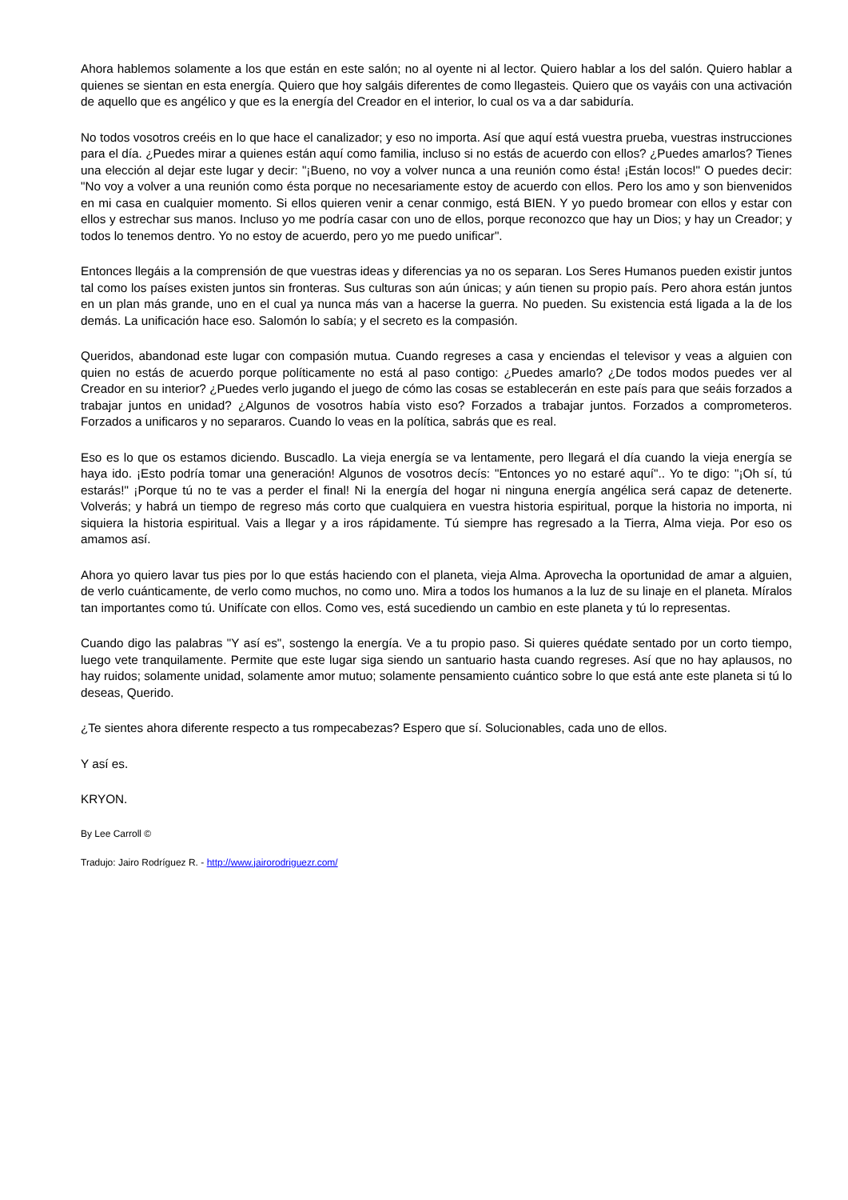Ahora hablemos solamente a los que están en este salón; no al oyente ni al lector. Quiero hablar a los del salón. Quiero hablar a quienes se sientan en esta energía. Quiero que hoy salgáis diferentes de como llegasteis. Quiero que os vayáis con una activación de aquello que es angélico y que es la energía del Creador en el interior, lo cual os va a dar sabiduría.
No todos vosotros creéis en lo que hace el canalizador; y eso no importa. Así que aquí está vuestra prueba, vuestras instrucciones para el día. ¿Puedes mirar a quienes están aquí como familia, incluso si no estás de acuerdo con ellos? ¿Puedes amarlos? Tienes una elección al dejar este lugar y decir: "¡Bueno, no voy a volver nunca a una reunión como ésta! ¡Están locos!" O puedes decir: "No voy a volver a una reunión como ésta porque no necesariamente estoy de acuerdo con ellos. Pero los amo y son bienvenidos en mi casa en cualquier momento. Si ellos quieren venir a cenar conmigo, está BIEN. Y yo puedo bromear con ellos y estar con ellos y estrechar sus manos. Incluso yo me podría casar con uno de ellos, porque reconozco que hay un Dios; y hay un Creador; y todos lo tenemos dentro. Yo no estoy de acuerdo, pero yo me puedo unificar".
Entonces llegáis a la comprensión de que vuestras ideas y diferencias ya no os separan. Los Seres Humanos pueden existir juntos tal como los países existen juntos sin fronteras. Sus culturas son aún únicas; y aún tienen su propio país. Pero ahora están juntos en un plan más grande, uno en el cual ya nunca más van a hacerse la guerra. No pueden. Su existencia está ligada a la de los demás. La unificación hace eso. Salomón lo sabía; y el secreto es la compasión.
Queridos, abandonad este lugar con compasión mutua. Cuando regreses a casa y enciendas el televisor y veas a alguien con quien no estás de acuerdo porque políticamente no está al paso contigo: ¿Puedes amarlo? ¿De todos modos puedes ver al Creador en su interior? ¿Puedes verlo jugando el juego de cómo las cosas se establecerán en este país para que seáis forzados a trabajar juntos en unidad? ¿Algunos de vosotros había visto eso? Forzados a trabajar juntos. Forzados a comprometeros. Forzados a unificaros y no separaros. Cuando lo veas en la política, sabrás que es real.
Eso es lo que os estamos diciendo. Buscadlo. La vieja energía se va lentamente, pero llegará el día cuando la vieja energía se haya ido. ¡Esto podría tomar una generación! Algunos de vosotros decís: "Entonces yo no estaré aquí".. Yo te digo: "¡Oh sí, tú estarás!" ¡Porque tú no te vas a perder el final! Ni la energía del hogar ni ninguna energía angélica será capaz de detenerte. Volverás; y habrá un tiempo de regreso más corto que cualquiera en vuestra historia espiritual, porque la historia no importa, ni siquiera la historia espiritual. Vais a llegar y a iros rápidamente. Tú siempre has regresado a la Tierra, Alma vieja. Por eso os amamos así.
Ahora yo quiero lavar tus pies por lo que estás haciendo con el planeta, vieja Alma. Aprovecha la oportunidad de amar a alguien, de verlo cuánticamente, de verlo como muchos, no como uno. Mira a todos los humanos a la luz de su linaje en el planeta. Míralos tan importantes como tú. Unifícate con ellos. Como ves, está sucediendo un cambio en este planeta y tú lo representas.
Cuando digo las palabras "Y así es", sostengo la energía. Ve a tu propio paso. Si quieres quédate sentado por un corto tiempo, luego vete tranquilamente. Permite que este lugar siga siendo un santuario hasta cuando regreses. Así que no hay aplausos, no hay ruidos; solamente unidad, solamente amor mutuo; solamente pensamiento cuántico sobre lo que está ante este planeta si tú lo deseas, Querido.
¿Te sientes ahora diferente respecto a tus rompecabezas? Espero que sí. Solucionables, cada uno de ellos.
Y así es.
KRYON.
By Lee Carroll ©
Tradujo: Jairo Rodríguez R. - http://www.jairorodriguezr.com/